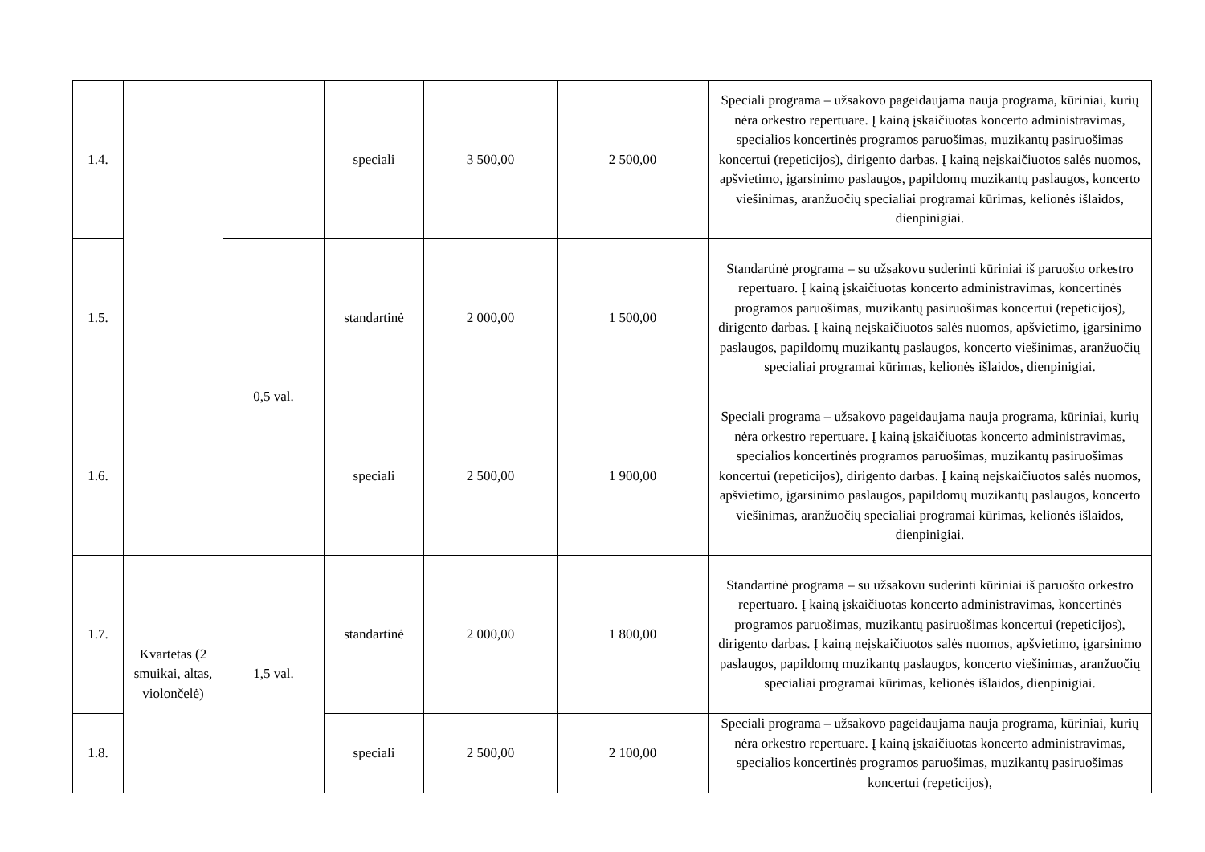| 1.4. | | | speciali | 3 500,00 | 2 500,00 | Speciali programa – užsakovo pageidaujama nauja programa, kūriniai, kurių nėra orkestro repertuare. Į kainą įskaičiuotas koncerto administravimas, specialios koncertinės programos paruošimas, muzikantų pasiruošimas koncertui (repeticijos), dirigento darbas. Į kainą neįskaičiuotos salės nuomos, apšvietimo, įgarsinimo paslaugos, papildomų muzikantų paslaugos, koncerto viešinimas, aranžuočių specialiai programai kūrimas, kelionės išlaidos, dienpinigiai. |
| 1.5. | | 0,5 val. | standartinė | 2 000,00 | 1 500,00 | Standartinė programa – su užsakovu suderinti kūriniai iš paruošto orkestro repertuaro. Į kainą įskaičiuotas koncerto administravimas, koncertinės programos paruošimas, muzikantų pasiruošimas koncertui (repeticijos), dirigento darbas. Į kainą neįskaičiuotos salės nuomos, apšvietimo, įgarsinimo paslaugos, papildomų muzikantų paslaugos, koncerto viešinimas, aranžuočių specialiai programai kūrimas, kelionės išlaidos, dienpinigiai. |
| 1.6. | | | speciali | 2 500,00 | 1 900,00 | Speciali programa – užsakovo pageidaujama nauja programa, kūriniai, kurių nėra orkestro repertuare. Į kainą įskaičiuotas koncerto administravimas, specialios koncertinės programos paruošimas, muzikantų pasiruošimas koncertui (repeticijos), dirigento darbas. Į kainą neįskaičiuotos salės nuomos, apšvietimo, įgarsinimo paslaugos, papildomų muzikantų paslaugos, koncerto viešinimas, aranžuočių specialiai programai kūrimas, kelionės išlaidos, dienpinigiai. |
| 1.7. | Kvartetas (2 smuikai, altas, violončelė) | 1,5 val. | standartinė | 2 000,00 | 1 800,00 | Standartinė programa – su užsakovu suderinti kūriniai iš paruošto orkestro repertuaro. Į kainą įskaičiuotas koncerto administravimas, koncertinės programos paruošimas, muzikantų pasiruošimas koncertui (repeticijos), dirigento darbas. Į kainą neįskaičiuotos salės nuomos, apšvietimo, įgarsinimo paslaugos, papildomų muzikantų paslaugos, koncerto viešinimas, aranžuočių specialiai programai kūrimas, kelionės išlaidos, dienpinigiai. |
| 1.8. | | | speciali | 2 500,00 | 2 100,00 | Speciali programa – užsakovo pageidaujama nauja programa, kūriniai, kurių nėra orkestro repertuare. Į kainą įskaičiuotas koncerto administravimas, specialios koncertinės programos paruošimas, muzikantų pasiruošimas koncertui (repeticijos), |